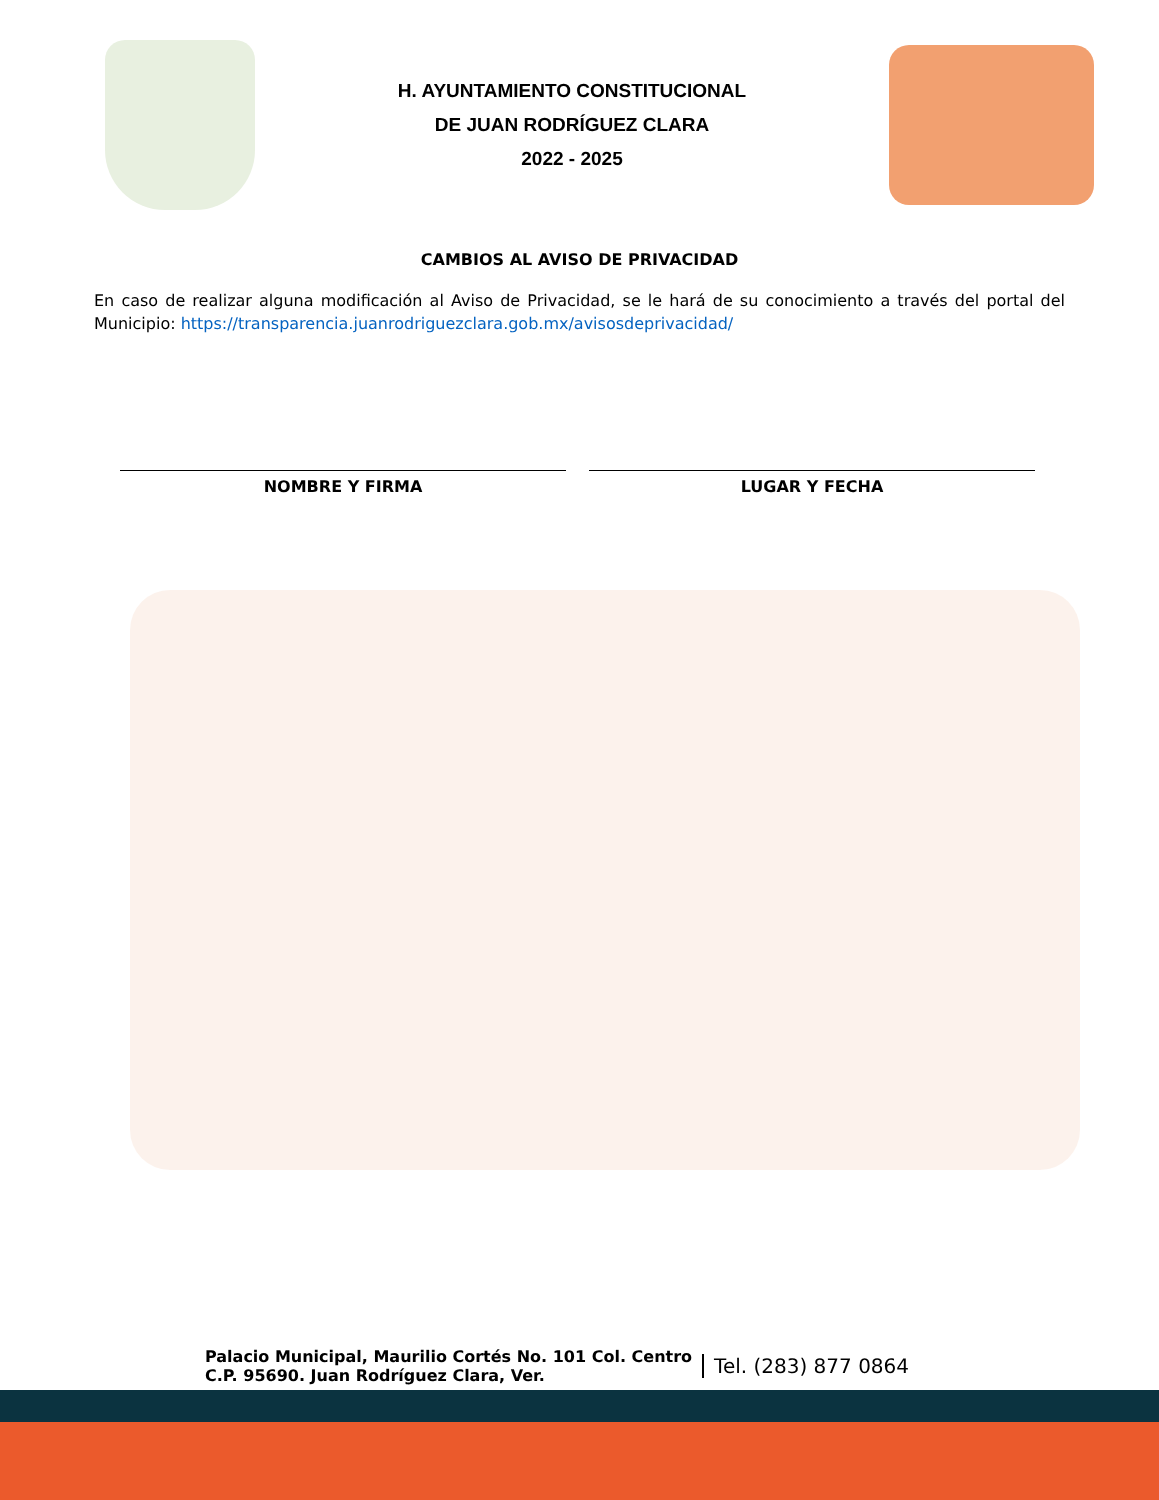H. AYUNTAMIENTO CONSTITUCIONAL
DE JUAN RODRÍGUEZ CLARA
2022 - 2025
CAMBIOS AL AVISO DE PRIVACIDAD
En caso de realizar alguna modificación al Aviso de Privacidad, se le hará de su conocimiento a través del portal del Municipio: https://transparencia.juanrodriguezclara.gob.mx/avisosdeprivacidad/
NOMBRE Y FIRMA LUGAR Y FECHA
Palacio Municipal, Maurilio Cortés No. 101 Col. Centro
C.P. 95690. Juan Rodríguez Clara, Ver.
Tel. (283) 877 0864